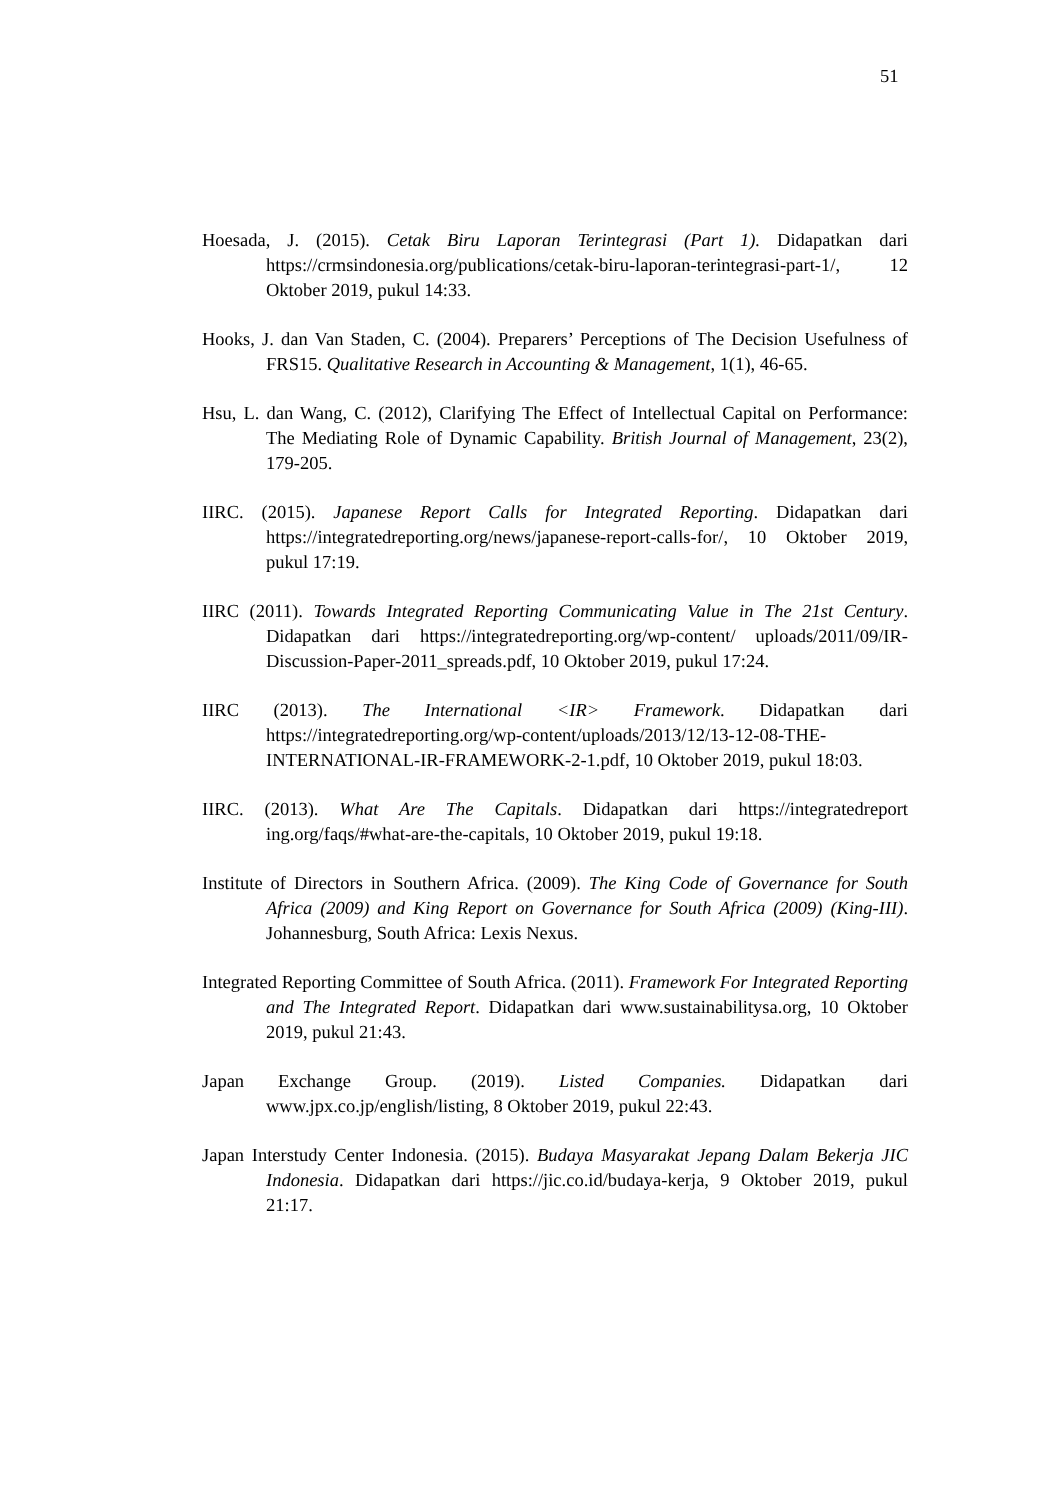51
Hoesada, J. (2015). Cetak Biru Laporan Terintegrasi (Part 1). Didapatkan dari https://crmsindonesia.org/publications/cetak-biru-laporan-terintegrasi-part-1/, 12 Oktober 2019, pukul 14:33.
Hooks, J. dan Van Staden, C. (2004). Preparers’ Perceptions of The Decision Usefulness of FRS15. Qualitative Research in Accounting & Management, 1(1), 46-65.
Hsu, L. dan Wang, C. (2012), Clarifying The Effect of Intellectual Capital on Performance: The Mediating Role of Dynamic Capability. British Journal of Management, 23(2), 179-205.
IIRC. (2015). Japanese Report Calls for Integrated Reporting. Didapatkan dari https://integratedreporting.org/news/japanese-report-calls-for/, 10 Oktober 2019, pukul 17:19.
IIRC (2011). Towards Integrated Reporting Communicating Value in The 21st Century. Didapatkan dari https://integratedreporting.org/wp-content/ uploads/2011/09/IR-Discussion-Paper-2011_spreads.pdf, 10 Oktober 2019, pukul 17:24.
IIRC (2013). The International <IR> Framework. Didapatkan dari https://integratedreporting.org/wp-content/uploads/2013/12/13-12-08-THE-INTERNATIONAL-IR-FRAMEWORK-2-1.pdf, 10 Oktober 2019, pukul 18:03.
IIRC. (2013). What Are The Capitals. Didapatkan dari https://integratedreport ing.org/faqs/#what-are-the-capitals, 10 Oktober 2019, pukul 19:18.
Institute of Directors in Southern Africa. (2009). The King Code of Governance for South Africa (2009) and King Report on Governance for South Africa (2009) (King-III). Johannesburg, South Africa: Lexis Nexus.
Integrated Reporting Committee of South Africa. (2011). Framework For Integrated Reporting and The Integrated Report. Didapatkan dari www.sustainabilitysa.org, 10 Oktober 2019, pukul 21:43.
Japan Exchange Group. (2019). Listed Companies. Didapatkan dari www.jpx.co.jp/english/listing, 8 Oktober 2019, pukul 22:43.
Japan Interstudy Center Indonesia. (2015). Budaya Masyarakat Jepang Dalam Bekerja JIC Indonesia. Didapatkan dari https://jic.co.id/budaya-kerja, 9 Oktober 2019, pukul 21:17.